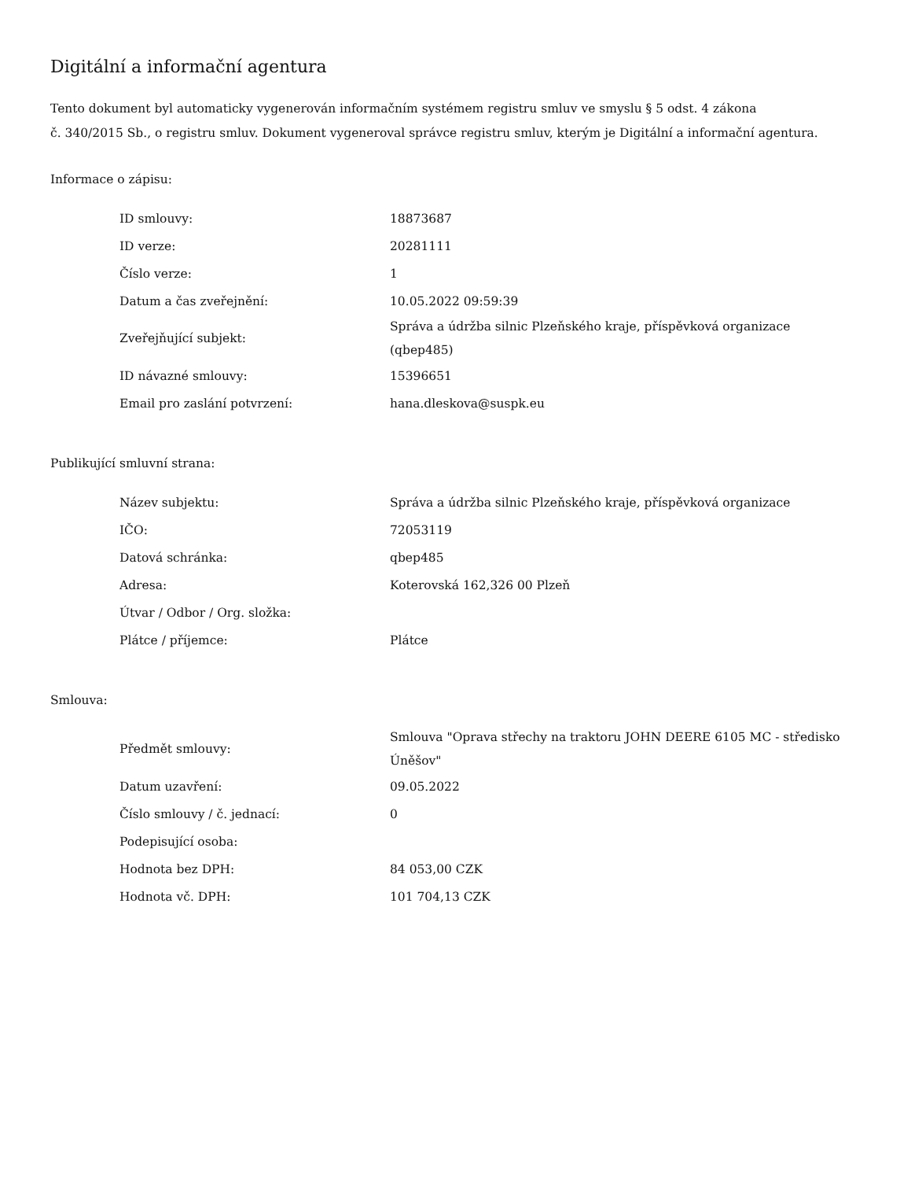Digitální a informační agentura
Tento dokument byl automaticky vygenerován informačním systémem registru smluv ve smyslu § 5 odst. 4 zákona
č. 340/2015 Sb., o registru smluv. Dokument vygeneroval správce registru smluv, kterým je Digitální a informační agentura.
Informace o zápisu:
| ID smlouvy: | 18873687 |
| ID verze: | 20281111 |
| Číslo verze: | 1 |
| Datum a čas zveřejnění: | 10.05.2022 09:59:39 |
| Zveřejňující subjekt: | Správa a údržba silnic Plzeňského kraje, příspěvková organizace (qbep485) |
| ID návazné smlouvy: | 15396651 |
| Email pro zaslání potvrzení: | hana.dleskova@suspk.eu |
Publikující smluvní strana:
| Název subjektu: | Správa a údržba silnic Plzeňského kraje, příspěvková organizace |
| IČO: | 72053119 |
| Datová schránka: | qbep485 |
| Adresa: | Koterovská 162,326 00 Plzeň |
| Útvar / Odbor / Org. složka: | |
| Plátce / příjemce: | Plátce |
Smlouva:
| Předmět smlouvy: | Smlouva "Oprava střechy na traktoru JOHN DEERE 6105 MC - středisko Úněšov" |
| Datum uzavření: | 09.05.2022 |
| Číslo smlouvy / č. jednací: | 0 |
| Podepisující osoba: | |
| Hodnota bez DPH: | 84 053,00 CZK |
| Hodnota vč. DPH: | 101 704,13 CZK |